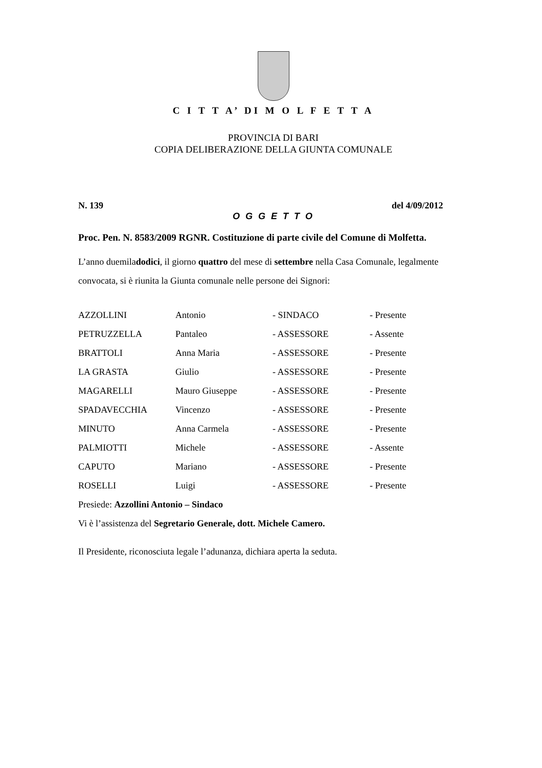C I T T A’ DI M O L F E T T A
PROVINCIA DI BARI
COPIA DELIBERAZIONE DELLA GIUNTA COMUNALE
N. 139 del 4/09/2012
O G G E T T O
Proc. Pen. N. 8583/2009 RGNR. Costituzione di parte civile del Comune di Molfetta.
L’anno duemiladodici, il giorno quattro del mese di settembre nella Casa Comunale, legalmente convocata, si è riunita la Giunta comunale nelle persone dei Signori:
| AZZOLLINI | Antonio | - SINDACO | - Presente |
| PETRUZZELLA | Pantaleo | - ASSESSORE | - Assente |
| BRATTOLI | Anna Maria | - ASSESSORE | - Presente |
| LA GRASTA | Giulio | - ASSESSORE | - Presente |
| MAGARELLI | Mauro Giuseppe | - ASSESSORE | - Presente |
| SPADAVECCHIA | Vincenzo | - ASSESSORE | - Presente |
| MINUTO | Anna Carmela | - ASSESSORE | - Presente |
| PALMIOTTI | Michele | - ASSESSORE | - Assente |
| CAPUTO | Mariano | - ASSESSORE | - Presente |
| ROSELLI | Luigi | - ASSESSORE | - Presente |
Presiede: Azzollini Antonio – Sindaco
Vi è l’assistenza del Segretario Generale, dott. Michele Camero.
Il Presidente, riconosciuta legale l’adunanza, dichiara aperta la seduta.